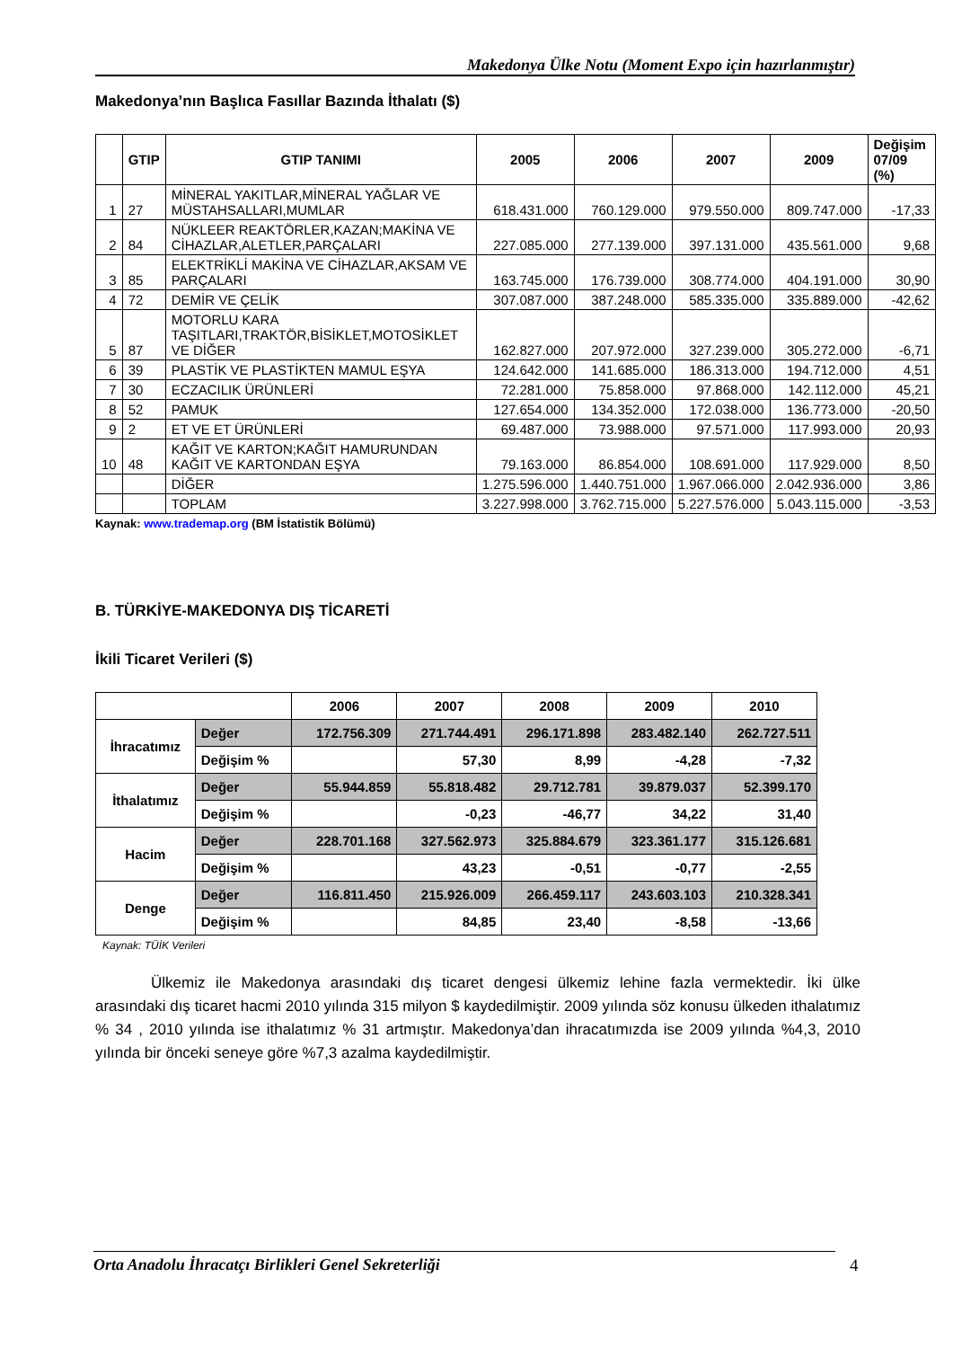Makedonya Ülke Notu (Moment Expo için hazırlanmıştır)
Makedonya’nın Başlıca Fasıllar Bazında İthalatı ($)
| | GTIP | GTIP TANIMI | 2005 | 2006 | 2007 | 2009 | Değişim 07/09 (%) |
| --- | --- | --- | --- | --- | --- | --- | --- |
| 1 | 27 | MİNERAL YAKITLAR,MİNERAL YAĞLAR VE MÜSTAHSALLARI,MUMLAR | 618.431.000 | 760.129.000 | 979.550.000 | 809.747.000 | -17,33 |
| 2 | 84 | NÜKLEER REAKTÖRLER,KAZAN;MAKİNA VE CİHAZLAR,ALETLER,PARÇALARI | 227.085.000 | 277.139.000 | 397.131.000 | 435.561.000 | 9,68 |
| 3 | 85 | ELEKTRİKLİ MAKİNA VE CİHAZLAR,AKSAM VE PARÇALARI | 163.745.000 | 176.739.000 | 308.774.000 | 404.191.000 | 30,90 |
| 4 | 72 | DEMİR VE ÇELİK | 307.087.000 | 387.248.000 | 585.335.000 | 335.889.000 | -42,62 |
| 5 | 87 | MOTORLU KARA TAŞITLARI,TRAKTÖR,BİSİKLET,MOTOSİKLET VE DİĞER | 162.827.000 | 207.972.000 | 327.239.000 | 305.272.000 | -6,71 |
| 6 | 39 | PLASTİK VE PLASTİKTEN MAMUL EŞYA | 124.642.000 | 141.685.000 | 186.313.000 | 194.712.000 | 4,51 |
| 7 | 30 | ECZACILIK ÜRÜNLERİ | 72.281.000 | 75.858.000 | 97.868.000 | 142.112.000 | 45,21 |
| 8 | 52 | PAMUK | 127.654.000 | 134.352.000 | 172.038.000 | 136.773.000 | -20,50 |
| 9 | 2 | ET VE ET ÜRÜNLERİ | 69.487.000 | 73.988.000 | 97.571.000 | 117.993.000 | 20,93 |
| 10 | 48 | KAĞIT VE KARTON;KAĞIT HAMURUNDAN KAĞIT VE KARTONDAN EŞYA | 79.163.000 | 86.854.000 | 108.691.000 | 117.929.000 | 8,50 |
| | | DİĞER | 1.275.596.000 | 1.440.751.000 | 1.967.066.000 | 2.042.936.000 | 3,86 |
| | | TOPLAM | 3.227.998.000 | 3.762.715.000 | 5.227.576.000 | 5.043.115.000 | -3,53 |
Kaynak: www.trademap.org (BM İstatistik Bölümü)
B. TÜRKİYE-MAKEDONYA DIŞ TİCARETİ
İkili Ticaret Verileri ($)
| | | 2006 | 2007 | 2008 | 2009 | 2010 |
| --- | --- | --- | --- | --- | --- | --- |
| İhracatımız | Değer | 172.756.309 | 271.744.491 | 296.171.898 | 283.482.140 | 262.727.511 |
| | Değişim % | | 57,30 | 8,99 | -4,28 | -7,32 |
| İthalatımız | Değer | 55.944.859 | 55.818.482 | 29.712.781 | 39.879.037 | 52.399.170 |
| | Değişim % | | -0,23 | -46,77 | 34,22 | 31,40 |
| Hacim | Değer | 228.701.168 | 327.562.973 | 325.884.679 | 323.361.177 | 315.126.681 |
| | Değişim % | | 43,23 | -0,51 | -0,77 | -2,55 |
| Denge | Değer | 116.811.450 | 215.926.009 | 266.459.117 | 243.603.103 | 210.328.341 |
| | Değişim % | | 84,85 | 23,40 | -8,58 | -13,66 |
Kaynak: TÜİK Verileri
Ülkemiz ile Makedonya arasındaki dış ticaret dengesi ülkemiz lehine fazla vermektedir. İki ülke arasındaki dış ticaret hacmi 2010 yılında 315 milyon $ kaydedilmiştir. 2009 yılında söz konusu ülkeden ithalatımız % 34 , 2010 yılında ise ithalatımız % 31 artmıştır. Makedonya’dan ihracatımızda ise 2009 yılında %4,3, 2010 yılında bir önceki seneye göre %7,3 azalma kaydedilmiştir.
Orta Anadolu İhracatçı Birlikleri Genel Sekreterliği 4